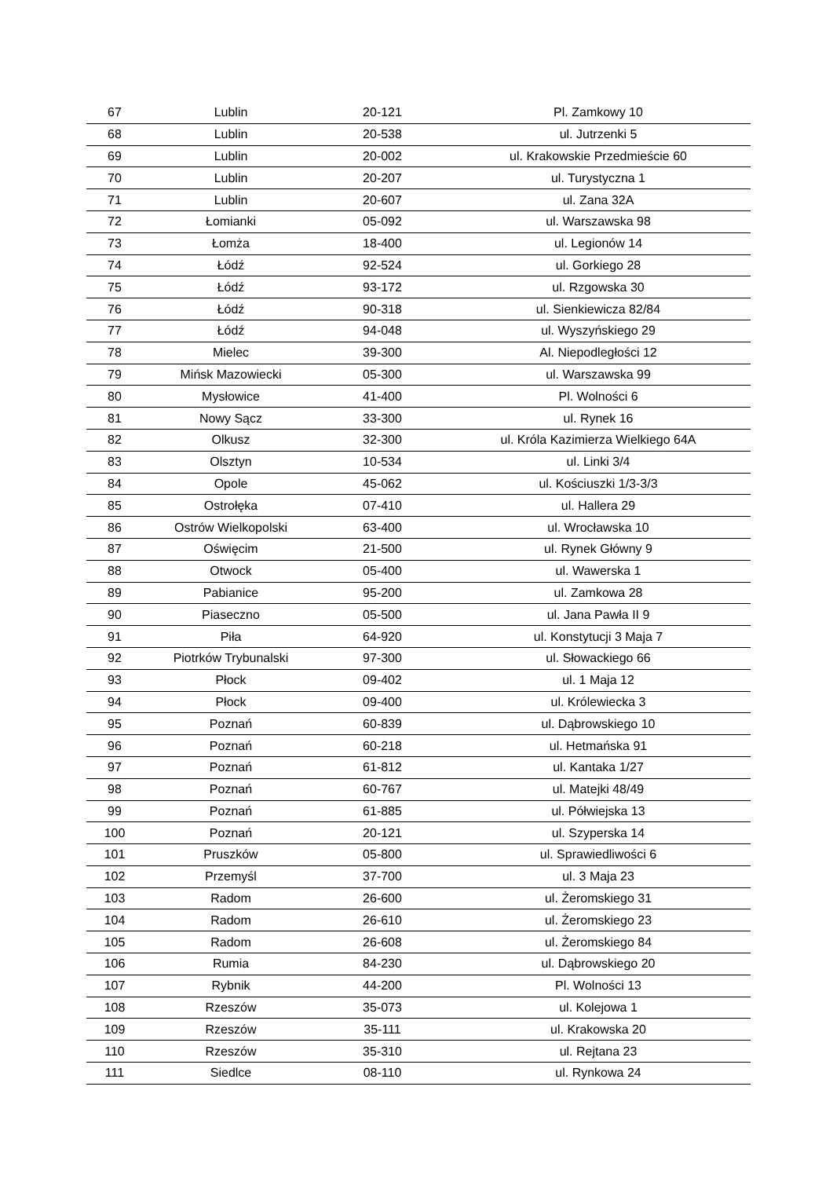| 67 | Lublin | 20-121 | Pl. Zamkowy 10 |
| 68 | Lublin | 20-538 | ul. Jutrzenki 5 |
| 69 | Lublin | 20-002 | ul. Krakowskie Przedmieście 60 |
| 70 | Lublin | 20-207 | ul. Turystyczna 1 |
| 71 | Lublin | 20-607 | ul. Zana 32A |
| 72 | Łomianki | 05-092 | ul. Warszawska 98 |
| 73 | Łomża | 18-400 | ul. Legionów 14 |
| 74 | Łódź | 92-524 | ul. Gorkiego 28 |
| 75 | Łódź | 93-172 | ul. Rzgowska 30 |
| 76 | Łódź | 90-318 | ul. Sienkiewicza 82/84 |
| 77 | Łódź | 94-048 | ul. Wyszyńskiego 29 |
| 78 | Mielec | 39-300 | Al. Niepodległości 12 |
| 79 | Mińsk Mazowiecki | 05-300 | ul. Warszawska 99 |
| 80 | Mysłowice | 41-400 | Pl. Wolności 6 |
| 81 | Nowy Sącz | 33-300 | ul. Rynek 16 |
| 82 | Olkusz | 32-300 | ul. Króla Kazimierza Wielkiego 64A |
| 83 | Olsztyn | 10-534 | ul. Linki 3/4 |
| 84 | Opole | 45-062 | ul. Kościuszki 1/3-3/3 |
| 85 | Ostrołęka | 07-410 | ul. Hallera 29 |
| 86 | Ostrów Wielkopolski | 63-400 | ul. Wrocławska 10 |
| 87 | Oświęcim | 21-500 | ul. Rynek Główny 9 |
| 88 | Otwock | 05-400 | ul. Wawerska 1 |
| 89 | Pabianice | 95-200 | ul. Zamkowa 28 |
| 90 | Piaseczno | 05-500 | ul. Jana Pawła II 9 |
| 91 | Piła | 64-920 | ul. Konstytucji 3 Maja 7 |
| 92 | Piotrków Trybunalski | 97-300 | ul. Słowackiego 66 |
| 93 | Płock | 09-402 | ul. 1 Maja 12 |
| 94 | Płock | 09-400 | ul. Królewiecka 3 |
| 95 | Poznań | 60-839 | ul. Dąbrowskiego 10 |
| 96 | Poznań | 60-218 | ul. Hetmańska 91 |
| 97 | Poznań | 61-812 | ul. Kantaka 1/27 |
| 98 | Poznań | 60-767 | ul. Matejki 48/49 |
| 99 | Poznań | 61-885 | ul. Półwiejska 13 |
| 100 | Poznań | 20-121 | ul. Szyperska 14 |
| 101 | Pruszków | 05-800 | ul. Sprawiedliwości 6 |
| 102 | Przemyśl | 37-700 | ul. 3 Maja 23 |
| 103 | Radom | 26-600 | ul. Żeromskiego 31 |
| 104 | Radom | 26-610 | ul. Żeromskiego 23 |
| 105 | Radom | 26-608 | ul. Żeromskiego 84 |
| 106 | Rumia | 84-230 | ul. Dąbrowskiego 20 |
| 107 | Rybnik | 44-200 | Pl. Wolności 13 |
| 108 | Rzeszów | 35-073 | ul. Kolejowa 1 |
| 109 | Rzeszów | 35-111 | ul. Krakowska 20 |
| 110 | Rzeszów | 35-310 | ul. Rejtana 23 |
| 111 | Siedlce | 08-110 | ul. Rynkowa 24 |